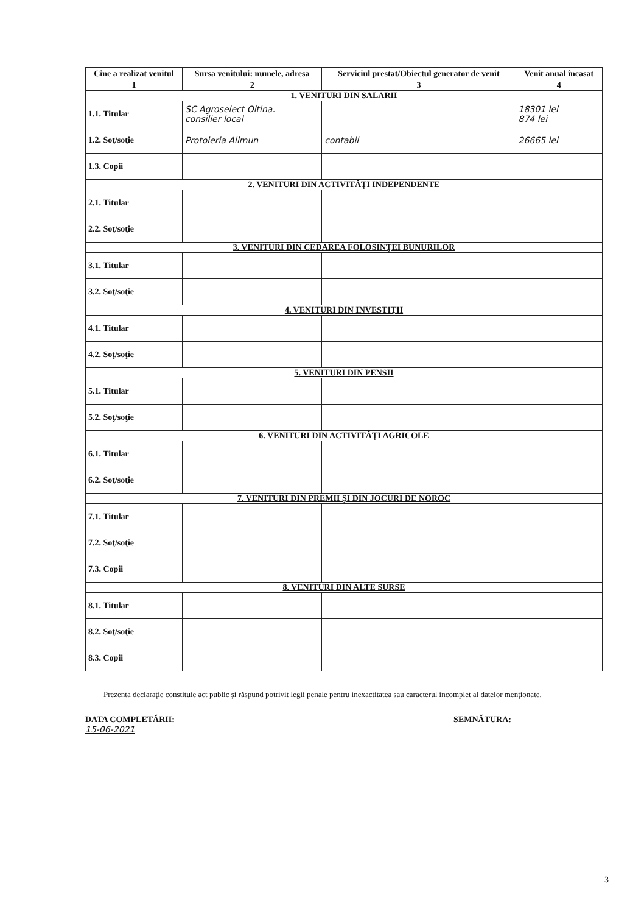| Cine a realizat venitul | Sursa venitului: numele, adresa | Serviciul prestat/Obiectul generator de venit | Venit anual încasat |
| --- | --- | --- | --- |
| 1 | 2 | 3 | 4 |
| 1. VENITURI DIN SALARII | | | |
| 1.1. Titular | SC Agroselect Oltina. consilier local | | 18301 lei 874 lei |
| 1.2. Soţ/soţie | Protoieria Alimun | contabil | 26665 lei |
| 1.3. Copii | | | |
| 2. VENITURI DIN ACTIVITĂŢI INDEPENDENTE | | | |
| 2.1. Titular | | | |
| 2.2. Soţ/soţie | | | |
| 3. VENITURI DIN CEDAREA FOLOSINŢEI BUNURILOR | | | |
| 3.1. Titular | | | |
| 3.2. Soţ/soţie | | | |
| 4. VENITURI DIN INVESTIŢII | | | |
| 4.1. Titular | | | |
| 4.2. Soţ/soţie | | | |
| 5. VENITURI DIN PENSII | | | |
| 5.1. Titular | | | |
| 5.2. Soţ/soţie | | | |
| 6. VENITURI DIN ACTIVITĂŢI AGRICOLE | | | |
| 6.1. Titular | | | |
| 6.2. Soţ/soţie | | | |
| 7. VENITURI DIN PREMII ŞI DIN JOCURI DE NOROC | | | |
| 7.1. Titular | | | |
| 7.2. Soţ/soţie | | | |
| 7.3. Copii | | | |
| 8. VENITURI DIN ALTE SURSE | | | |
| 8.1. Titular | | | |
| 8.2. Soţ/soţie | | | |
| 8.3. Copii | | | |
Prezenta declaraţie constituie act public şi răspund potrivit legii penale pentru inexactitatea sau caracterul incomplet al datelor menţionate.
DATA COMPLETĂRII:
15-06-2021
SEMNĂTURA:
3